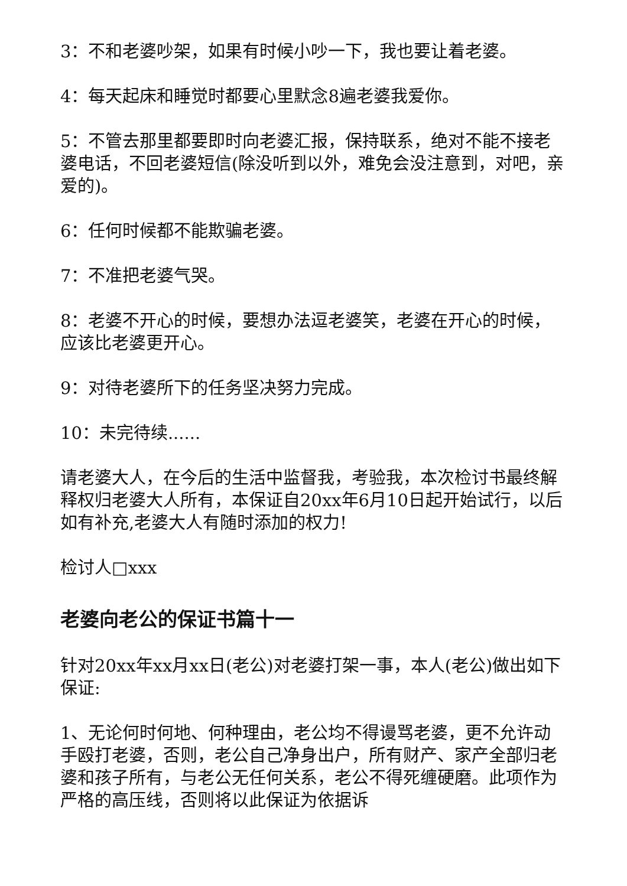3：不和老婆吵架，如果有时候小吵一下，我也要让着老婆。
4：每天起床和睡觉时都要心里默念8遍老婆我爱你。
5：不管去那里都要即时向老婆汇报，保持联系，绝对不能不接老婆电话，不回老婆短信(除没听到以外，难免会没注意到，对吧，亲爱的)。
6：任何时候都不能欺骗老婆。
7：不准把老婆气哭。
8：老婆不开心的时候，要想办法逗老婆笑，老婆在开心的时候，应该比老婆更开心。
9：对待老婆所下的任务坚决努力完成。
10：未完待续......
请老婆大人，在今后的生活中监督我，考验我，本次检讨书最终解释权归老婆大人所有，本保证自20xx年6月10日起开始试行，以后如有补充,老婆大人有随时添加的权力!
检讨人□xxx
老婆向老公的保证书篇十一
针对20xx年xx月xx日(老公)对老婆打架一事，本人(老公)做出如下保证:
1、无论何时何地、何种理由，老公均不得谩骂老婆，更不允许动手殴打老婆，否则，老公自己净身出户，所有财产、家产全部归老婆和孩子所有，与老公无任何关系，老公不得死缠硬磨。此项作为严格的高压线，否则将以此保证为依据诉